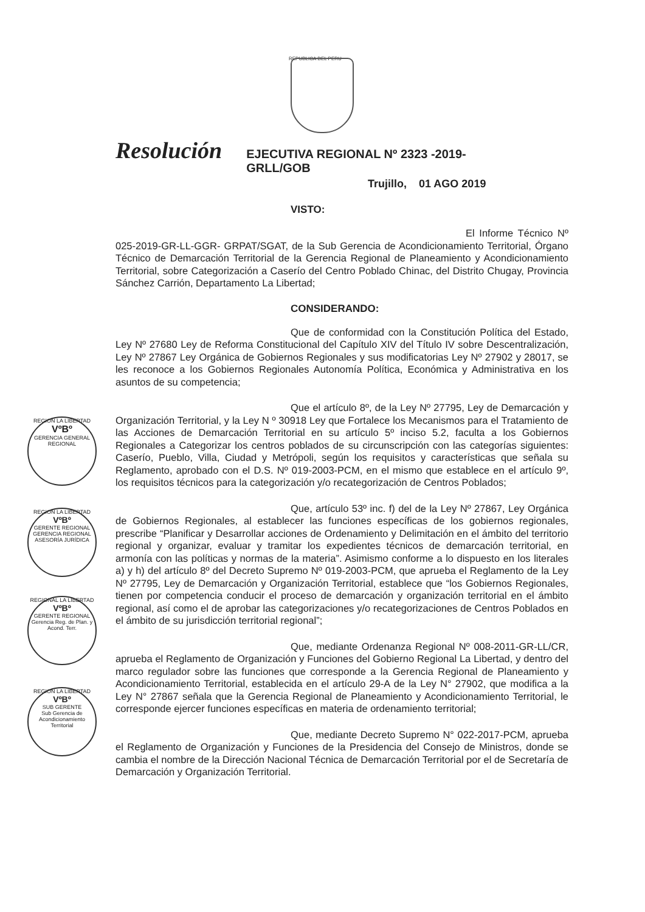REPUBLICA DEL PERU
Resolución EJECUTIVA REGIONAL Nº 2323 -2019-GRLL/GOB
Trujillo, 01 AGO 2019
VISTO:
El Informe Técnico Nº 025-2019-GR-LL-GGR- GRPAT/SGAT, de la Sub Gerencia de Acondicionamiento Territorial, Órgano Técnico de Demarcación Territorial de la Gerencia Regional de Planeamiento y Acondicionamiento Territorial, sobre Categorización a Caserío del Centro Poblado Chinac, del Distrito Chugay, Provincia Sánchez Carrión, Departamento La Libertad;
CONSIDERANDO:
Que de conformidad con la Constitución Política del Estado, Ley Nº 27680 Ley de Reforma Constitucional del Capítulo XIV del Título IV sobre Descentralización, Ley Nº 27867 Ley Orgánica de Gobiernos Regionales y sus modificatorias Ley Nº 27902 y 28017, se les reconoce a los Gobiernos Regionales Autonomía Política, Económica y Administrativa en los asuntos de su competencia;
Que el artículo 8º, de la Ley Nº 27795, Ley de Demarcación y Organización Territorial, y la Ley N º 30918 Ley que Fortalece los Mecanismos para el Tratamiento de las Acciones de Demarcación Territorial en su artículo 5º inciso 5.2, faculta a los Gobiernos Regionales a Categorizar los centros poblados de su circunscripción con las categorías siguientes: Caserío, Pueblo, Villa, Ciudad y Metrópoli, según los requisitos y características que señala su Reglamento, aprobado con el D.S. Nº 019-2003-PCM, en el mismo que establece en el artículo 9º, los requisitos técnicos para la categorización y/o recategorización de Centros Poblados;
Que, artículo 53º inc. f) del de la Ley Nº 27867, Ley Orgánica de Gobiernos Regionales, al establecer las funciones específicas de los gobiernos regionales, prescribe “Planificar y Desarrollar acciones de Ordenamiento y Delimitación en el ámbito del territorio regional y organizar, evaluar y tramitar los expedientes técnicos de demarcación territorial, en armonía con las políticas y normas de la materia”. Asimismo conforme a lo dispuesto en los literales a) y h) del artículo 8º del Decreto Supremo Nº 019-2003-PCM, que aprueba el Reglamento de la Ley Nº 27795, Ley de Demarcación y Organización Territorial, establece que “los Gobiernos Regionales, tienen por competencia conducir el proceso de demarcación y organización territorial en el ámbito regional, así como el de aprobar las categorizaciones y/o recategorizaciones de Centros Poblados en el ámbito de su jurisdicción territorial regional”;
Que, mediante Ordenanza Regional Nº 008-2011-GR-LL/CR, aprueba el Reglamento de Organización y Funciones del Gobierno Regional La Libertad, y dentro del marco regulador sobre las funciones que corresponde a la Gerencia Regional de Planeamiento y Acondicionamiento Territorial, establecida en el artículo 29-A de la Ley N° 27902, que modifica a la Ley N° 27867 señala que la Gerencia Regional de Planeamiento y Acondicionamiento Territorial, le corresponde ejercer funciones específicas en materia de ordenamiento territorial;
Que, mediante Decreto Supremo N° 022-2017-PCM, aprueba el Reglamento de Organización y Funciones de la Presidencia del Consejo de Ministros, donde se cambia el nombre de la Dirección Nacional Técnica de Demarcación Territorial por el de Secretaría de Demarcación y Organización Territorial.
REGION LA LIBERTAD
VºBº
GERENCIA GENERAL REGIONAL
REGION LA LIBERTAD
VºBº
GERENTE REGIONAL
GERENCIA REGIONAL ASESORÍA JURÍDICA
REGIONAL LA LIBERTAD
VºBº
GERENTE REGIONAL
Gerencia Reg. de Plan. y Acond. Terr.
REGION LA LIBERTAD
VºBº
SUB GERENTE
Sub Gerencia de Acondicionamiento Territorial